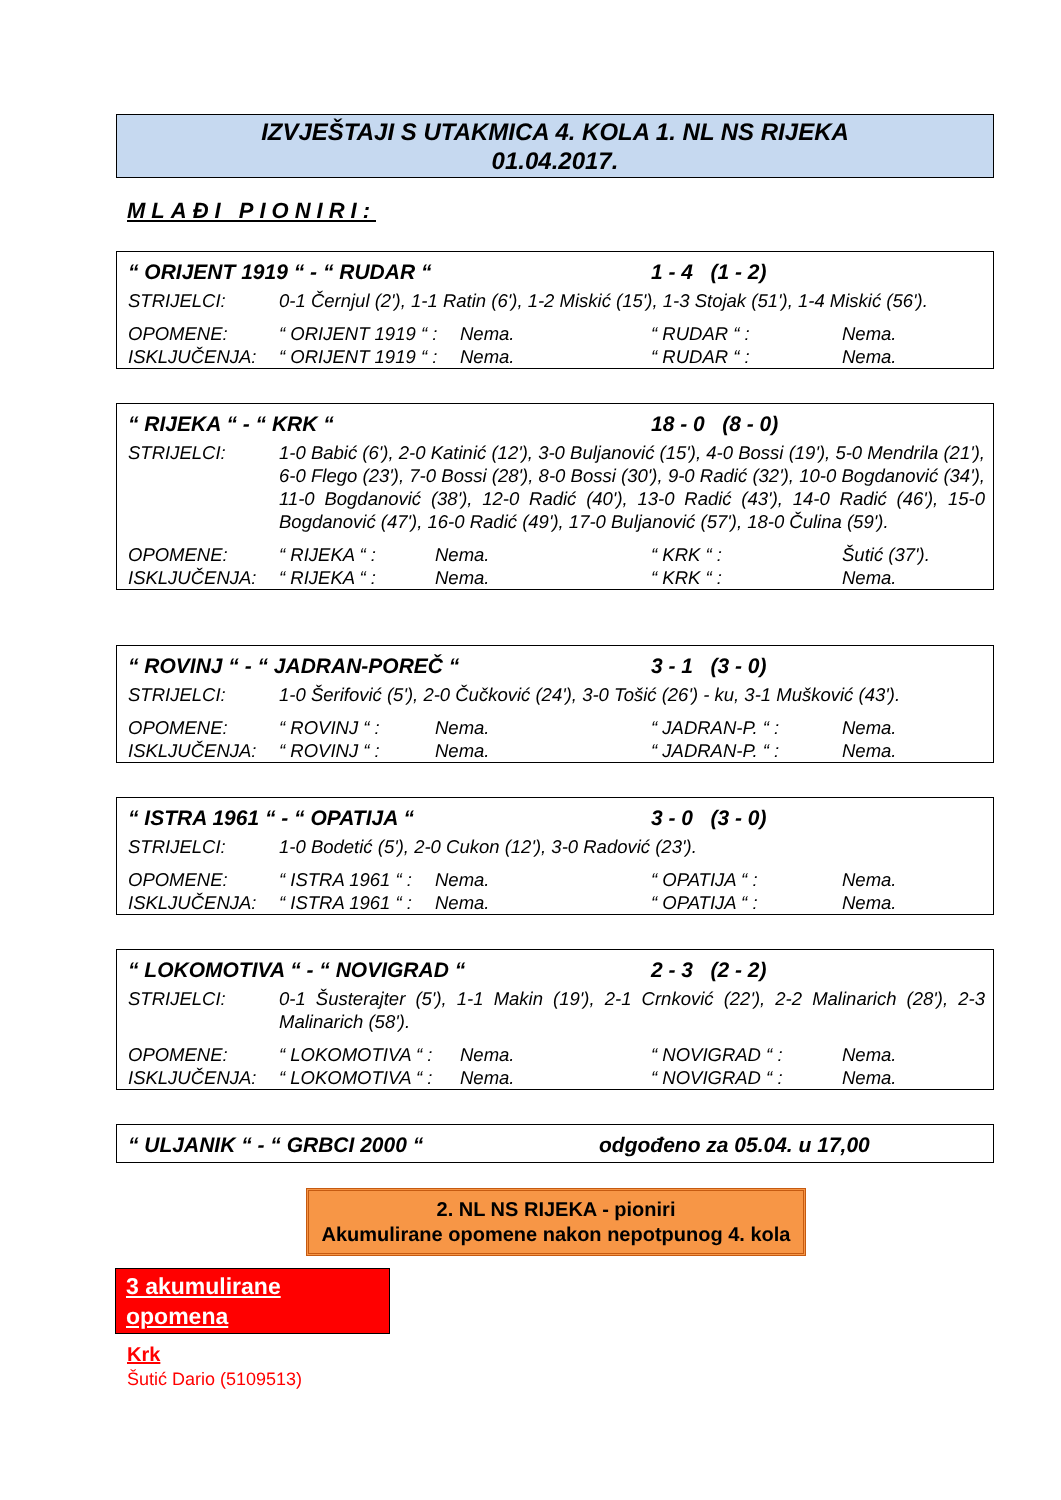IZVJEŠTAJI S UTAKMICA 4. KOLA 1. NL NS RIJEKA
01.04.2017.
MLAĐI PIONIRI:
| “ ORIJENT 1919 “ - “ RUDAR “ | | | 1 - 4 (1 - 2) | |
| STRIJELCI: | 0-1 Černjul (2'), 1-1 Ratin (6'), 1-2 Miskić (15'), 1-3 Stojak (51'), 1-4 Miskić (56'). | | | |
| OPOMENE: | “ ORIJENT 1919 “ : | Nema. | “ RUDAR “ : | Nema. |
| ISKLJUČENJA: | “ ORIJENT 1919 “ : | Nema. | “ RUDAR “ : | Nema. |
| “ RIJEKA “ - “ KRK “ | | | 18 - 0 (8 - 0) | |
| STRIJELCI: | 1-0 Babić (6'), 2-0 Katinić (12'), 3-0 Buljanović (15'), 4-0 Bossi (19'), 5-0 Mendrila (21'), 6-0 Flego (23'), 7-0 Bossi (28'), 8-0 Bossi (30'), 9-0 Radić (32'), 10-0 Bogdanović (34'), 11-0 Bogdanović (38'), 12-0 Radić (40'), 13-0 Radić (43'), 14-0 Radić (46'), 15-0 Bogdanović (47'), 16-0 Radić (49'), 17-0 Buljanović (57'), 18-0 Čulina (59'). | | | |
| OPOMENE: | “ RIJEKA “ : | Nema. | “ KRK “ : | Šutić (37'). |
| ISKLJUČENJA: | “ RIJEKA “ : | Nema. | “ KRK “ : | Nema. |
| “ ROVINJ “ - “ JADRAN-POREČ “ | | | 3 - 1 (3 - 0) | |
| STRIJELCI: | 1-0 Šerifović (5'), 2-0 Čučković (24'), 3-0 Tošić (26') - ku, 3-1 Mušković (43'). | | | |
| OPOMENE: | “ ROVINJ “ : | Nema. | “ JADRAN-P. “ : | Nema. |
| ISKLJUČENJA: | “ ROVINJ “ : | Nema. | “ JADRAN-P. “ : | Nema. |
| “ ISTRA 1961 “ - “ OPATIJA “ | | | 3 - 0 (3 - 0) | |
| STRIJELCI: | 1-0 Bodetić (5'), 2-0 Cukon (12'), 3-0 Radović (23'). | | | |
| OPOMENE: | “ ISTRA 1961 “ : | Nema. | “ OPATIJA “ : | Nema. |
| ISKLJUČENJA: | “ ISTRA 1961 “ : | Nema. | “ OPATIJA “ : | Nema. |
| “ LOKOMOTIVA “ - “ NOVIGRAD “ | | | 2 - 3 (2 - 2) | |
| STRIJELCI: | 0-1 Šusterajter (5'), 1-1 Makin (19'), 2-1 Crnković (22'), 2-2 Malinarich (28'), 2-3 Malinarich (58'). | | | |
| OPOMENE: | “ LOKOMOTIVA “ : | Nema. | “ NOVIGRAD “ : | Nema. |
| ISKLJUČENJA: | “ LOKOMOTIVA “ : | Nema. | “ NOVIGRAD “ : | Nema. |
| “ ULJANIK “ - “ GRBCI 2000 “ | odgođeno za 05.04. u 17,00 |
2. NL NS RIJEKA - pioniri
Akumulirane opomene nakon nepotpunog 4. kola
3 akumulirane opomena
Krk
Šutić Dario (5109513)